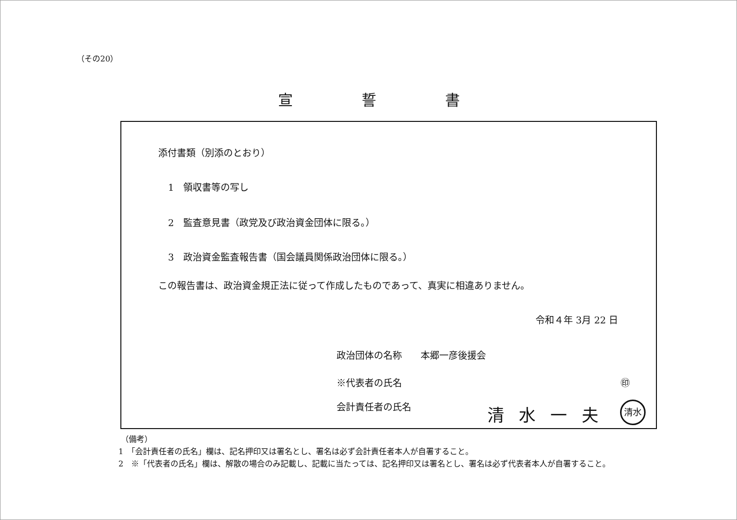（その20）
宣 誓 書
添付書類（別添のとおり）
1　領収書等の写し
2　監査意見書（政党及び政治資金団体に限る。）
3　政治資金監査報告書（国会議員関係政治団体に限る。）
この報告書は、政治資金規正法に従って作成したものであって、真実に相違ありません。
令和４年 3月 22 日
政治団体の名称　　本郷一彦後援会
※代表者の氏名 ㊞
会計責任者の氏名 清水一夫 清水
（備考）
1　「会計責任者の氏名」欄は、記名押印又は署名とし、署名は必ず会計責任者本人が自署すること。
2　※「代表者の氏名」欄は、解散の場合のみ記載し、記載に当たっては、記名押印又は署名とし、署名は必ず代表者本人が自署すること。